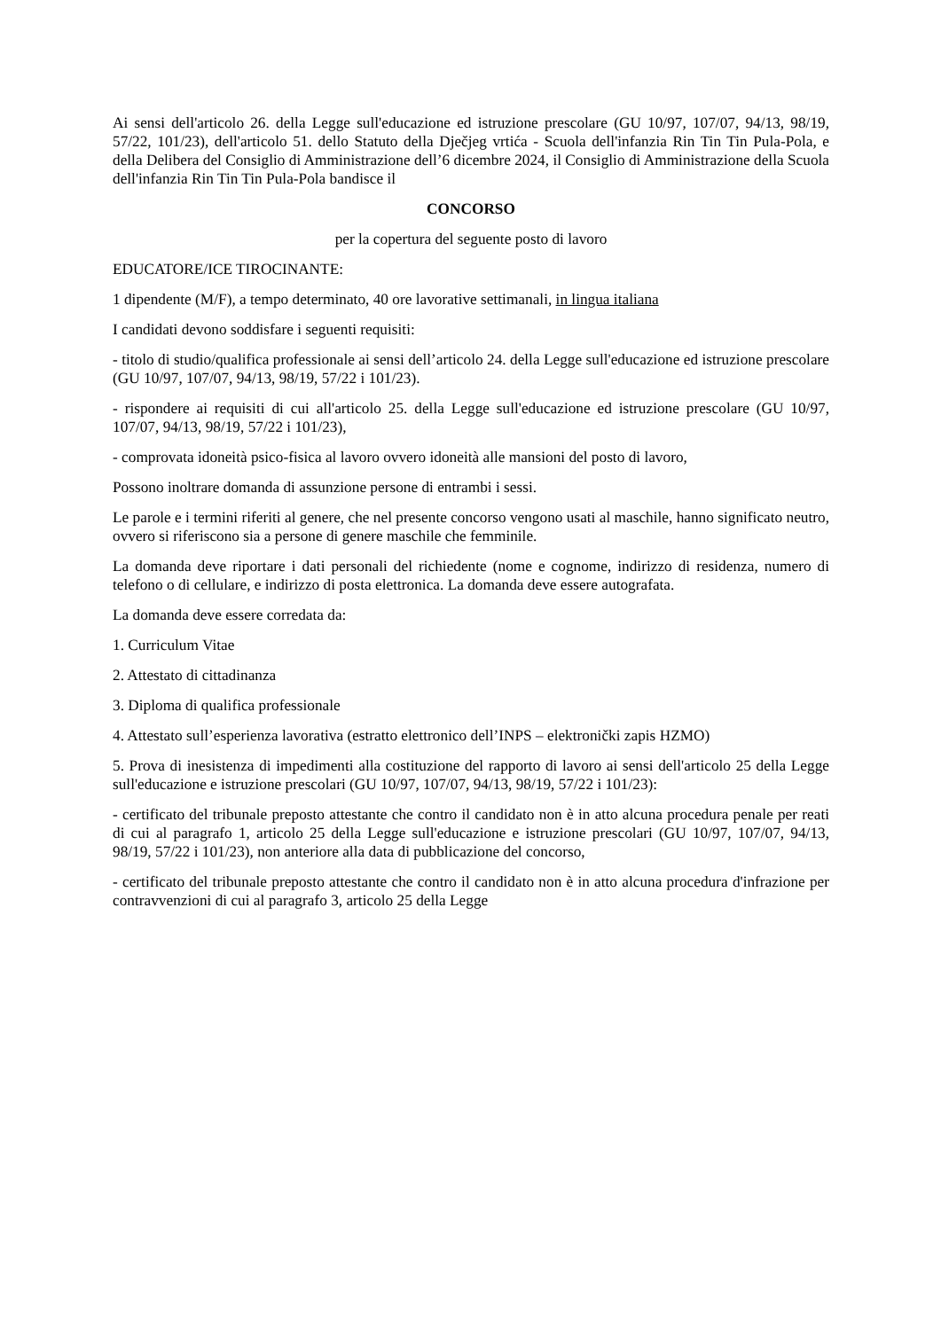Ai sensi dell'articolo 26. della Legge sull'educazione ed istruzione prescolare (GU 10/97, 107/07, 94/13, 98/19, 57/22, 101/23), dell'articolo 51. dello Statuto della Dječjeg vrtića - Scuola dell'infanzia Rin Tin Tin Pula-Pola, e della Delibera del Consiglio di Amministrazione dell’6 dicembre 2024, il Consiglio di Amministrazione della Scuola dell'infanzia Rin Tin Tin Pula-Pola bandisce il
CONCORSO
per la copertura del seguente posto di lavoro
EDUCATORE/ICE TIROCINANTE:
1 dipendente (M/F), a tempo determinato, 40 ore lavorative settimanali, in lingua italiana
I candidati devono soddisfare i seguenti requisiti:
- titolo di studio/qualifica professionale ai sensi dell’articolo 24. della Legge sull'educazione ed istruzione prescolare (GU 10/97, 107/07, 94/13, 98/19, 57/22 i 101/23).
- rispondere ai requisiti di cui all'articolo 25. della Legge sull'educazione ed istruzione prescolare (GU 10/97, 107/07, 94/13, 98/19, 57/22 i 101/23),
- comprovata idoneità psico-fisica al lavoro ovvero idoneità alle mansioni del posto di lavoro,
Possono inoltrare domanda di assunzione persone di entrambi i sessi.
Le parole e i termini riferiti al genere, che nel presente concorso vengono usati al maschile, hanno significato neutro, ovvero si riferiscono sia a persone di genere maschile che femminile.
La domanda deve riportare i dati personali del richiedente (nome e cognome, indirizzo di residenza, numero di telefono o di cellulare, e indirizzo di posta elettronica. La domanda deve essere autografata.
La domanda deve essere corredata da:
1. Curriculum Vitae
2. Attestato di cittadinanza
3. Diploma di qualifica professionale
4. Attestato sull’esperienza lavorativa (estratto elettronico dell’INPS – elektronički zapis HZMO)
5. Prova di inesistenza di impedimenti alla costituzione del rapporto di lavoro ai sensi dell'articolo 25 della Legge sull'educazione e istruzione prescolari (GU 10/97, 107/07, 94/13, 98/19, 57/22 i 101/23):
- certificato del tribunale preposto attestante che contro il candidato non è in atto alcuna procedura penale per reati di cui al paragrafo 1, articolo 25 della Legge sull'educazione e istruzione prescolari (GU 10/97, 107/07, 94/13, 98/19, 57/22 i 101/23), non anteriore alla data di pubblicazione del concorso,
- certificato del tribunale preposto attestante che contro il candidato non è in atto alcuna procedura d'infrazione per contravvenzioni di cui al paragrafo 3, articolo 25 della Legge